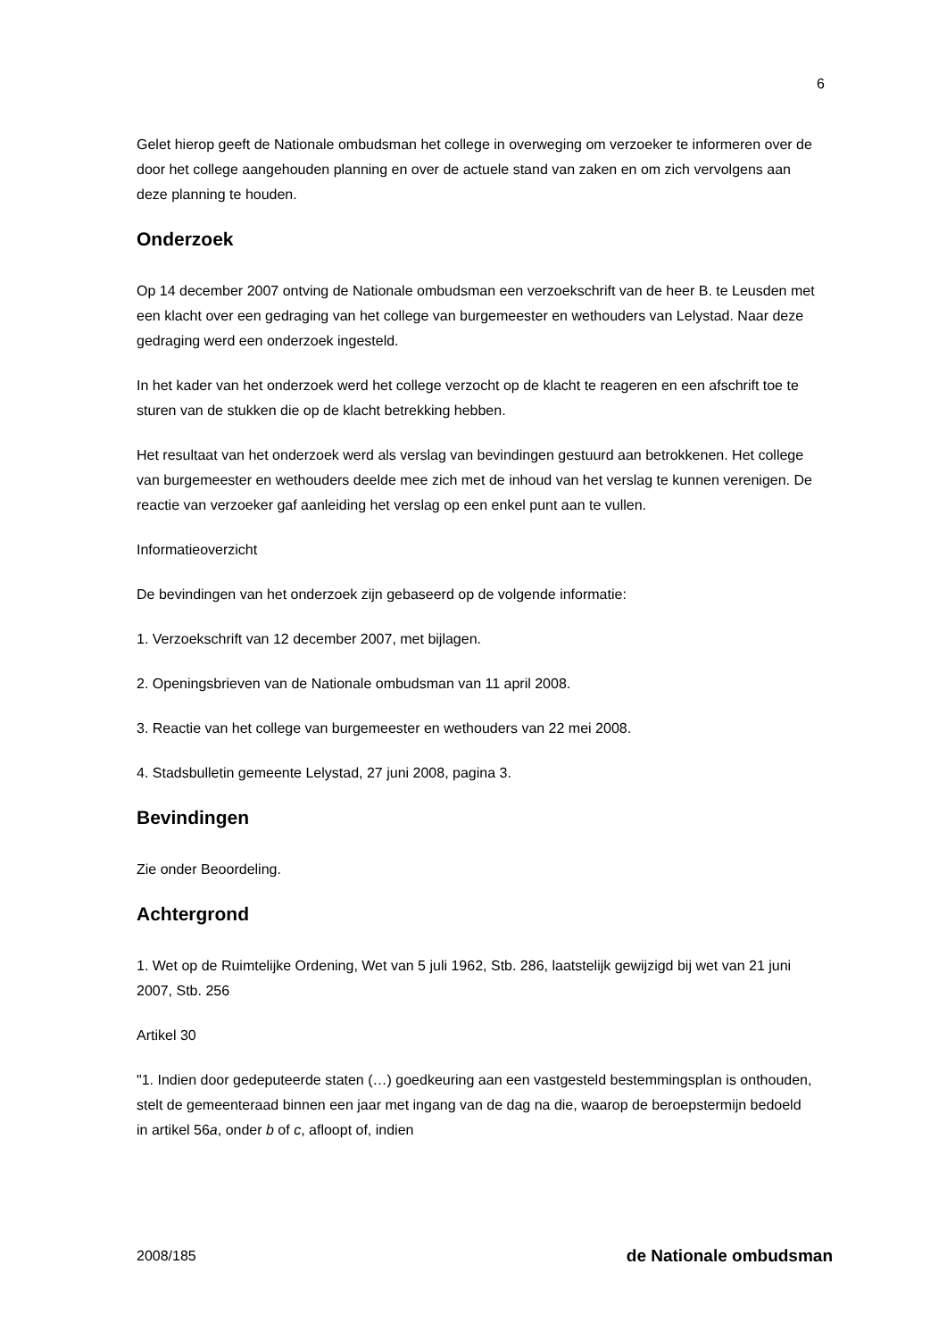6
Gelet hierop geeft de Nationale ombudsman het college in overweging om verzoeker te informeren over de door het college aangehouden planning en over de actuele stand van zaken en om zich vervolgens aan deze planning te houden.
Onderzoek
Op 14 december 2007 ontving de Nationale ombudsman een verzoekschrift van de heer B. te Leusden met een klacht over een gedraging van het college van burgemeester en wethouders van Lelystad. Naar deze gedraging werd een onderzoek ingesteld.
In het kader van het onderzoek werd het college verzocht op de klacht te reageren en een afschrift toe te sturen van de stukken die op de klacht betrekking hebben.
Het resultaat van het onderzoek werd als verslag van bevindingen gestuurd aan betrokkenen. Het college van burgemeester en wethouders deelde mee zich met de inhoud van het verslag te kunnen verenigen. De reactie van verzoeker gaf aanleiding het verslag op een enkel punt aan te vullen.
Informatieoverzicht
De bevindingen van het onderzoek zijn gebaseerd op de volgende informatie:
1. Verzoekschrift van 12 december 2007, met bijlagen.
2. Openingsbrieven van de Nationale ombudsman van 11 april 2008.
3. Reactie van het college van burgemeester en wethouders van 22 mei 2008.
4. Stadsbulletin gemeente Lelystad, 27 juni 2008, pagina 3.
Bevindingen
Zie onder Beoordeling.
Achtergrond
1. Wet op de Ruimtelijke Ordening, Wet van 5 juli 1962, Stb. 286, laatstelijk gewijzigd bij wet van 21 juni 2007, Stb. 256
Artikel 30
"1. Indien door gedeputeerde staten (…) goedkeuring aan een vastgesteld bestemmingsplan is onthouden, stelt de gemeenteraad binnen een jaar met ingang van de dag na die, waarop de beroepstermijn bedoeld in artikel 56a, onder b of c, afloopt of, indien
2008/185 de Nationale ombudsman